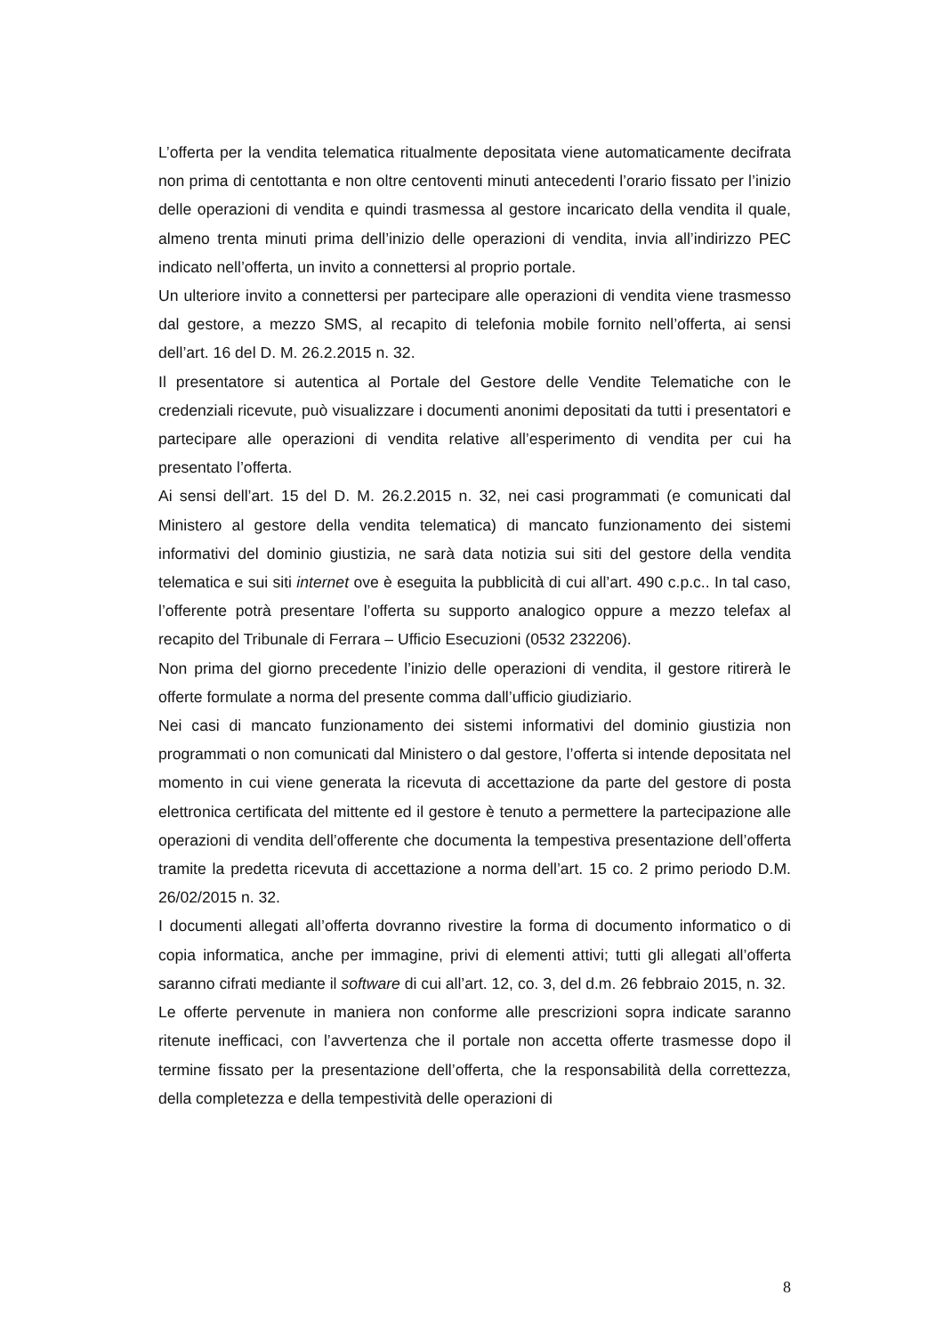L’offerta per la vendita telematica ritualmente depositata viene automaticamente decifrata non prima di centottanta e non oltre centoventi minuti antecedenti l’orario fissato per l’inizio delle operazioni di vendita e quindi trasmessa al gestore incaricato della vendita il quale, almeno trenta minuti prima dell’inizio delle operazioni di vendita, invia all’indirizzo PEC indicato nell’offerta, un invito a connettersi al proprio portale.
Un ulteriore invito a connettersi per partecipare alle operazioni di vendita viene trasmesso dal gestore, a mezzo SMS, al recapito di telefonia mobile fornito nell’offerta, ai sensi dell’art. 16 del D. M. 26.2.2015 n. 32.
Il presentatore si autentica al Portale del Gestore delle Vendite Telematiche con le credenziali ricevute, può visualizzare i documenti anonimi depositati da tutti i presentatori e partecipare alle operazioni di vendita relative all’esperimento di vendita per cui ha presentato l’offerta.
Ai sensi dell’art. 15 del D. M. 26.2.2015 n. 32, nei casi programmati (e comunicati dal Ministero al gestore della vendita telematica) di mancato funzionamento dei sistemi informativi del dominio giustizia, ne sarà data notizia sui siti del gestore della vendita telematica e sui siti internet ove è eseguita la pubblicità di cui all’art. 490 c.p.c.. In tal caso, l’offerente potrà presentare l’offerta su supporto analogico oppure a mezzo telefax al recapito del Tribunale di Ferrara – Ufficio Esecuzioni (0532 232206).
Non prima del giorno precedente l’inizio delle operazioni di vendita, il gestore ritirerà le offerte formulate a norma del presente comma dall’ufficio giudiziario.
Nei casi di mancato funzionamento dei sistemi informativi del dominio giustizia non programmati o non comunicati dal Ministero o dal gestore, l’offerta si intende depositata nel momento in cui viene generata la ricevuta di accettazione da parte del gestore di posta elettronica certificata del mittente ed il gestore è tenuto a permettere la partecipazione alle operazioni di vendita dell’offerente che documenta la tempestiva presentazione dell’offerta tramite la predetta ricevuta di accettazione a norma dell’art. 15 co. 2 primo periodo D.M. 26/02/2015 n. 32.
I documenti allegati all’offerta dovranno rivestire la forma di documento informatico o di copia informatica, anche per immagine, privi di elementi attivi; tutti gli allegati all’offerta saranno cifrati mediante il software di cui all’art. 12, co. 3, del d.m. 26 febbraio 2015, n. 32.
Le offerte pervenute in maniera non conforme alle prescrizioni sopra indicate saranno ritenute inefficaci, con l’avvertenza che il portale non accetta offerte trasmesse dopo il termine fissato per la presentazione dell’offerta, che la responsabilità della correttezza, della completezza e della tempestività delle operazioni di
8